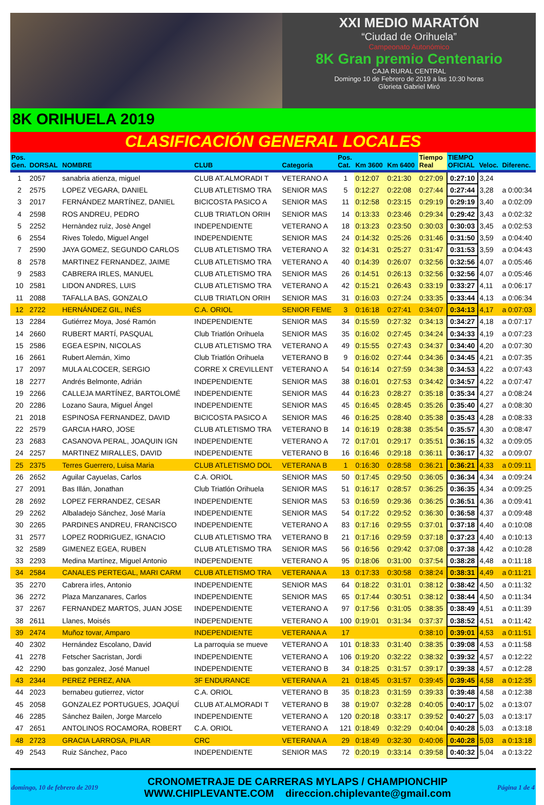XXI MEDIO MARATÓN
“Ciudad de Orihuela”
Campeonato Autonómico
8K Gran premio Centenario
CAJA RURAL CENTRAL
Domingo 10 de Febrero de 2019 a las 10:30 horas
Glorieta Gabriel Miró
8K ORIHUELA 2019
CLASIFICACIÓN GENERAL LOCALES
| Pos. Gen. | DORSAL | NOMBRE | CLUB | Categoría | Pos. Cat. | Km 3600 | Km 6400 | Tiempo Real | TIEMPO OFICIAL | Veloc. | Diferenc. |
| --- | --- | --- | --- | --- | --- | --- | --- | --- | --- | --- | --- |
| 1 | 2057 | sanabria atienza, miguel | CLUB AT.ALMORADI T | VETERANO A | 1 | 0:12:07 | 0:21:30 | 0:27:09 | 0:27:10 | 3,24 | |
| 2 | 2575 | LOPEZ VEGARA, DANIEL | CLUB ATLETISMO TRA | SENIOR MAS | 5 | 0:12:27 | 0:22:08 | 0:27:44 | 0:27:44 | 3,28 | a 0:00:34 |
| 3 | 2017 | FERNÁNDEZ MARTÍNEZ, DANIEL | BICICOSTA PASICO A | SENIOR MAS | 11 | 0:12:58 | 0:23:15 | 0:29:19 | 0:29:19 | 3,40 | a 0:02:09 |
| 4 | 2598 | ROS ANDREU, PEDRO | CLUB TRIATLON ORIH | SENIOR MAS | 14 | 0:13:33 | 0:23:46 | 0:29:34 | 0:29:42 | 3,43 | a 0:02:32 |
| 5 | 2252 | Hernàndez ruìz, Josè Angel | INDEPENDIENTE | VETERANO A | 18 | 0:13:23 | 0:23:50 | 0:30:03 | 0:30:03 | 3,45 | a 0:02:53 |
| 6 | 2554 | Rives Toledo, Miguel Angel | INDEPENDIENTE | SENIOR MAS | 24 | 0:14:32 | 0:25:26 | 0:31:46 | 0:31:50 | 3,59 | a 0:04:40 |
| 7 | 2590 | JAYA GOMEZ, SEGUNDO CARLOS | CLUB ATLETISMO TRA | VETERANO A | 32 | 0:14:31 | 0:25:27 | 0:31:47 | 0:31:53 | 3,59 | a 0:04:43 |
| 8 | 2578 | MARTINEZ FERNANDEZ, JAIME | CLUB ATLETISMO TRA | VETERANO A | 40 | 0:14:39 | 0:26:07 | 0:32:56 | 0:32:56 | 4,07 | a 0:05:46 |
| 9 | 2583 | CABRERA IRLES, MANUEL | CLUB ATLETISMO TRA | SENIOR MAS | 26 | 0:14:51 | 0:26:13 | 0:32:56 | 0:32:56 | 4,07 | a 0:05:46 |
| 10 | 2581 | LIDON ANDRES, LUIS | CLUB ATLETISMO TRA | VETERANO A | 42 | 0:15:21 | 0:26:43 | 0:33:19 | 0:33:27 | 4,11 | a 0:06:17 |
| 11 | 2088 | TAFALLA BAS, GONZALO | CLUB TRIATLON ORIH | SENIOR MAS | 31 | 0:16:03 | 0:27:24 | 0:33:35 | 0:33:44 | 4,13 | a 0:06:34 |
| 12 | 2722 | HERNÁNDEZ GIL, INÉS | C.A. ORIOL | SENIOR FEME | 3 | 0:16:18 | 0:27:41 | 0:34:07 | 0:34:13 | 4,17 | a 0:07:03 |
| 13 | 2284 | Gutiérrez Moya, José Ramón | INDEPENDIENTE | SENIOR MAS | 34 | 0:15:59 | 0:27:32 | 0:34:13 | 0:34:27 | 4,18 | a 0:07:17 |
| 14 | 2660 | RUBERT MARTÍ, PASQUAL | Club Triatlón Orihuela | SENIOR MAS | 35 | 0:16:02 | 0:27:45 | 0:34:24 | 0:34:33 | 4,19 | a 0:07:23 |
| 15 | 2586 | EGEA ESPIN, NICOLAS | CLUB ATLETISMO TRA | VETERANO A | 49 | 0:15:55 | 0:27:43 | 0:34:37 | 0:34:40 | 4,20 | a 0:07:30 |
| 16 | 2661 | Rubert Alemán, Ximo | Club Triatlón Orihuela | VETERANO B | 9 | 0:16:02 | 0:27:44 | 0:34:36 | 0:34:45 | 4,21 | a 0:07:35 |
| 17 | 2097 | MULA ALCOCER, SERGIO | CORRE X CREVILLENT | VETERANO A | 54 | 0:16:14 | 0:27:59 | 0:34:38 | 0:34:53 | 4,22 | a 0:07:43 |
| 18 | 2277 | Andrés Belmonte, Adrián | INDEPENDIENTE | SENIOR MAS | 38 | 0:16:01 | 0:27:53 | 0:34:42 | 0:34:57 | 4,22 | a 0:07:47 |
| 19 | 2266 | CALLEJA MARTÍNEZ, BARTOLOMÉ | INDEPENDIENTE | SENIOR MAS | 44 | 0:16:23 | 0:28:27 | 0:35:18 | 0:35:34 | 4,27 | a 0:08:24 |
| 20 | 2286 | Lozano Saura, Miguel Ángel | INDEPENDIENTE | SENIOR MAS | 45 | 0:16:45 | 0:28:45 | 0:35:26 | 0:35:40 | 4,27 | a 0:08:30 |
| 21 | 2018 | ESPINOSA FERNANDEZ, DAVID | BICICOSTA PASICO A | SENIOR MAS | 46 | 0:16:25 | 0:28:40 | 0:35:38 | 0:35:43 | 4,28 | a 0:08:33 |
| 22 | 2579 | GARCIA HARO, JOSE | CLUB ATLETISMO TRA | VETERANO B | 14 | 0:16:19 | 0:28:38 | 0:35:54 | 0:35:57 | 4,30 | a 0:08:47 |
| 23 | 2683 | CASANOVA PERAL, JOAQUIN IGN | INDEPENDIENTE | VETERANO A | 72 | 0:17:01 | 0:29:17 | 0:35:51 | 0:36:15 | 4,32 | a 0:09:05 |
| 24 | 2257 | MARTINEZ MIRALLES, DAVID | INDEPENDIENTE | VETERANO B | 16 | 0:16:46 | 0:29:18 | 0:36:11 | 0:36:17 | 4,32 | a 0:09:07 |
| 25 | 2375 | Terres Guerrero, Luisa Maria | CLUB ATLETISMO DOL | VETERANA B | 1 | 0:16:30 | 0:28:58 | 0:36:21 | 0:36:21 | 4,33 | a 0:09:11 |
| 26 | 2652 | Aguilar Cayuelas, Carlos | C.A. ORIOL | SENIOR MAS | 50 | 0:17:45 | 0:29:50 | 0:36:05 | 0:36:34 | 4,34 | a 0:09:24 |
| 27 | 2091 | Bas Illán, Jonathan | Club Triatlón Orihuela | SENIOR MAS | 51 | 0:16:17 | 0:28:57 | 0:36:25 | 0:36:35 | 4,34 | a 0:09:25 |
| 28 | 2692 | LOPEZ FERRANDEZ, CESAR | INDEPENDIENTE | SENIOR MAS | 53 | 0:16:59 | 0:29:36 | 0:36:25 | 0:36:51 | 4,36 | a 0:09:41 |
| 29 | 2262 | Albaladejo Sánchez, José María | INDEPENDIENTE | SENIOR MAS | 54 | 0:17:22 | 0:29:52 | 0:36:30 | 0:36:58 | 4,37 | a 0:09:48 |
| 30 | 2265 | PARDINES ANDREU, FRANCISCO | INDEPENDIENTE | VETERANO A | 83 | 0:17:16 | 0:29:55 | 0:37:01 | 0:37:18 | 4,40 | a 0:10:08 |
| 31 | 2577 | LOPEZ RODRIGUEZ, IGNACIO | CLUB ATLETISMO TRA | VETERANO B | 21 | 0:17:16 | 0:29:59 | 0:37:18 | 0:37:23 | 4,40 | a 0:10:13 |
| 32 | 2589 | GIMENEZ EGEA, RUBEN | CLUB ATLETISMO TRA | SENIOR MAS | 56 | 0:16:56 | 0:29:42 | 0:37:08 | 0:37:38 | 4,42 | a 0:10:28 |
| 33 | 2293 | Medina Martínez, Miguel Antonio | INDEPENDIENTE | VETERANO A | 95 | 0:18:06 | 0:31:00 | 0:37:54 | 0:38:28 | 4,48 | a 0:11:18 |
| 34 | 2584 | CANALES PERTEGAL, MARI CARM | CLUB ATLETISMO TRA | VETERANA A | 13 | 0:17:33 | 0:30:58 | 0:38:24 | 0:38:31 | 4,49 | a 0:11:21 |
| 35 | 2270 | Cabrera irles, Antonio | INDEPENDIENTE | SENIOR MAS | 64 | 0:18:22 | 0:31:01 | 0:38:12 | 0:38:42 | 4,50 | a 0:11:32 |
| 36 | 2272 | Plaza Manzanares, Carlos | INDEPENDIENTE | SENIOR MAS | 65 | 0:17:44 | 0:30:51 | 0:38:12 | 0:38:44 | 4,50 | a 0:11:34 |
| 37 | 2267 | FERNANDEZ MARTOS, JUAN JOSE | INDEPENDIENTE | VETERANO A | 97 | 0:17:56 | 0:31:05 | 0:38:35 | 0:38:49 | 4,51 | a 0:11:39 |
| 38 | 2611 | Llanes, Moisés | INDEPENDIENTE | VETERANO A | 100 | 0:19:01 | 0:31:34 | 0:37:37 | 0:38:52 | 4,51 | a 0:11:42 |
| 39 | 2474 | Muñoz tovar, Amparo | INDEPENDIENTE | VETERANA A | 17 | | | 0:38:10 | 0:39:01 | 4,53 | a 0:11:51 |
| 40 | 2302 | Hernández Escolano, David | La parroquia se mueve | VETERANO A | 101 | 0:18:33 | 0:31:40 | 0:38:35 | 0:39:08 | 4,53 | a 0:11:58 |
| 41 | 2278 | Fetscher Sacristan, Jordi | INDEPENDIENTE | VETERANO A | 106 | 0:19:20 | 0:32:22 | 0:38:32 | 0:39:32 | 4,57 | a 0:12:22 |
| 42 | 2290 | bas gonzalez, José Manuel | INDEPENDIENTE | VETERANO B | 34 | 0:18:25 | 0:31:57 | 0:39:17 | 0:39:38 | 4,57 | a 0:12:28 |
| 43 | 2344 | PEREZ PEREZ, ANA | 3F ENDURANCE | VETERANA A | 21 | 0:18:45 | 0:31:57 | 0:39:45 | 0:39:45 | 4,58 | a 0:12:35 |
| 44 | 2023 | bernabeu gutierrez, victor | C.A. ORIOL | VETERANO B | 35 | 0:18:23 | 0:31:59 | 0:39:33 | 0:39:48 | 4,58 | a 0:12:38 |
| 45 | 2058 | GONZALEZ PORTUGUES, JOAQUÍ | CLUB AT.ALMORADI T | VETERANO B | 38 | 0:19:07 | 0:32:28 | 0:40:05 | 0:40:17 | 5,02 | a 0:13:07 |
| 46 | 2285 | Sánchez Bailen, Jorge Marcelo | INDEPENDIENTE | VETERANO A | 120 | 0:20:18 | 0:33:17 | 0:39:52 | 0:40:27 | 5,03 | a 0:13:17 |
| 47 | 2651 | ANTOLINOS ROCAMORA, ROBERT | C.A. ORIOL | VETERANO A | 121 | 0:18:49 | 0:32:29 | 0:40:04 | 0:40:28 | 5,03 | a 0:13:18 |
| 48 | 2723 | GRACIA LARROSA, PILAR | CRC | VETERANA A | 29 | 0:18:49 | 0:32:30 | 0:40:06 | 0:40:28 | 5,03 | a 0:13:18 |
| 49 | 2543 | Ruiz Sánchez, Paco | INDEPENDIENTE | SENIOR MAS | 72 | 0:20:19 | 0:33:14 | 0:39:58 | 0:40:32 | 5,04 | a 0:13:22 |
domingo, 10 de febrero de 2019
CRONOMETRAJE DE CARRERAS MYLAPS / CHAMPIONCHIP
WWW.CHIPLEVANTE.COM direccion.chiplevante@gmail.com
Página 1 de 4